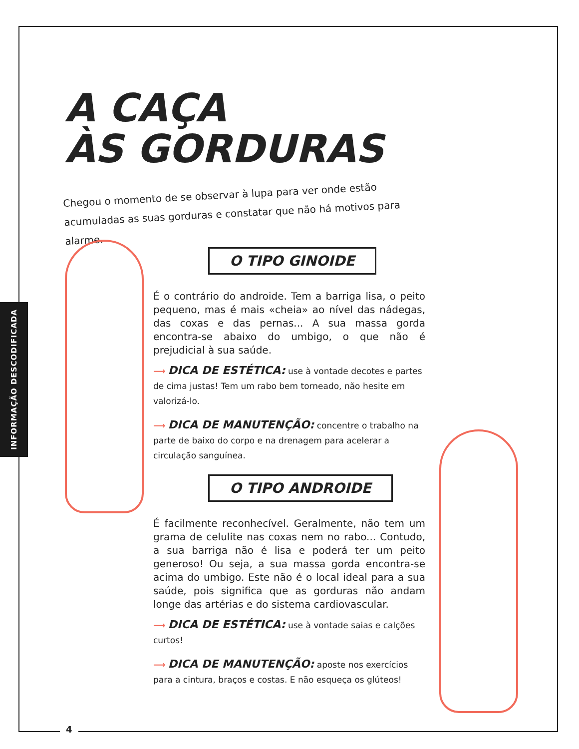INFORMAÇÃO DESCODIFICADA
A CAÇA
ÀS GORDURAS
Chegou o momento de se observar à lupa para ver onde estão acumuladas as suas gorduras e constatar que não há motivos para alarme.
O TIPO GINOIDE
É o contrário do androide. Tem a barriga lisa, o peito pequeno, mas é mais «cheia» ao nível das nádegas, das coxas e das pernas... A sua massa gorda encontra-se abaixo do umbigo, o que não é prejudicial à sua saúde.
⟶ DICA DE ESTÉTICA: use à vontade decotes e partes de cima justas! Tem um rabo bem torneado, não hesite em valorizá-lo.
⟶ DICA DE MANUTENÇÃO: concentre o trabalho na parte de baixo do corpo e na drenagem para acelerar a circulação sanguínea.
O TIPO ANDROIDE
É facilmente reconhecível. Geralmente, não tem um grama de celulite nas coxas nem no rabo... Contudo, a sua barriga não é lisa e poderá ter um peito generoso! Ou seja, a sua massa gorda encontra-se acima do umbigo. Este não é o local ideal para a sua saúde, pois significa que as gorduras não andam longe das artérias e do sistema cardiovascular.
⟶ DICA DE ESTÉTICA: use à vontade saias e calções curtos!
⟶ DICA DE MANUTENÇÃO: aposte nos exercícios para a cintura, braços e costas. E não esqueça os glúteos!
4